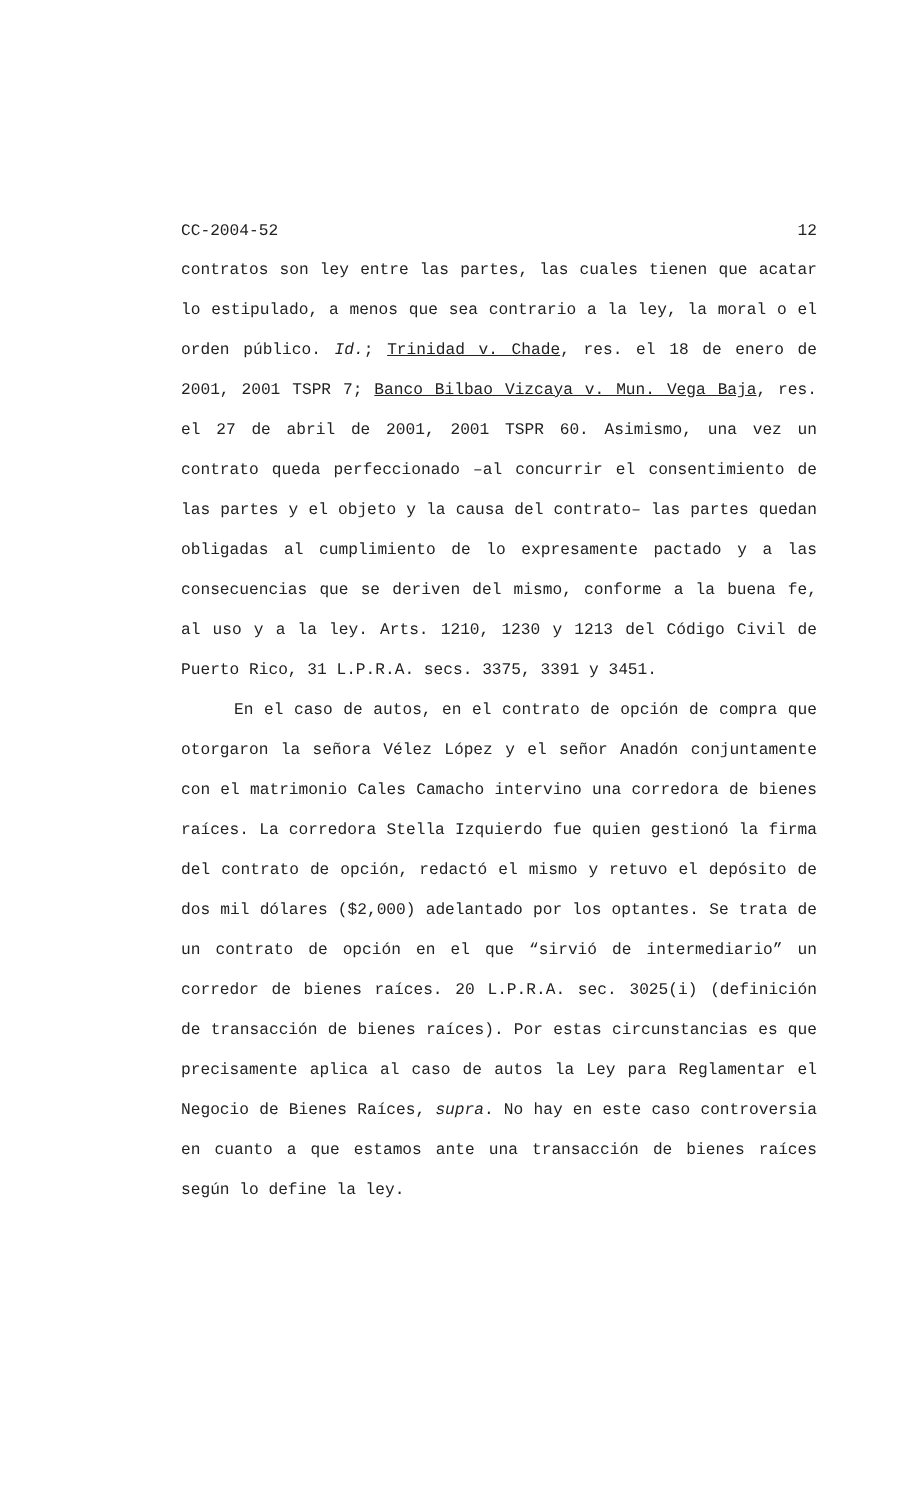CC-2004-52 12
contratos son ley entre las partes, las cuales tienen que acatar lo estipulado, a menos que sea contrario a la ley, la moral o el orden público. Id.; Trinidad v. Chade, res. el 18 de enero de 2001, 2001 TSPR 7; Banco Bilbao Vizcaya v. Mun. Vega Baja, res. el 27 de abril de 2001, 2001 TSPR 60. Asimismo, una vez un contrato queda perfeccionado –al concurrir el consentimiento de las partes y el objeto y la causa del contrato– las partes quedan obligadas al cumplimiento de lo expresamente pactado y a las consecuencias que se deriven del mismo, conforme a la buena fe, al uso y a la ley. Arts. 1210, 1230 y 1213 del Código Civil de Puerto Rico, 31 L.P.R.A. secs. 3375, 3391 y 3451.
En el caso de autos, en el contrato de opción de compra que otorgaron la señora Vélez López y el señor Anadón conjuntamente con el matrimonio Cales Camacho intervino una corredora de bienes raíces. La corredora Stella Izquierdo fue quien gestionó la firma del contrato de opción, redactó el mismo y retuvo el depósito de dos mil dólares ($2,000) adelantado por los optantes. Se trata de un contrato de opción en el que “sirvió de intermediario” un corredor de bienes raíces. 20 L.P.R.A. sec. 3025(i) (definición de transacción de bienes raíces). Por estas circunstancias es que precisamente aplica al caso de autos la Ley para Reglamentar el Negocio de Bienes Raíces, supra. No hay en este caso controversia en cuanto a que estamos ante una transacción de bienes raíces según lo define la ley.